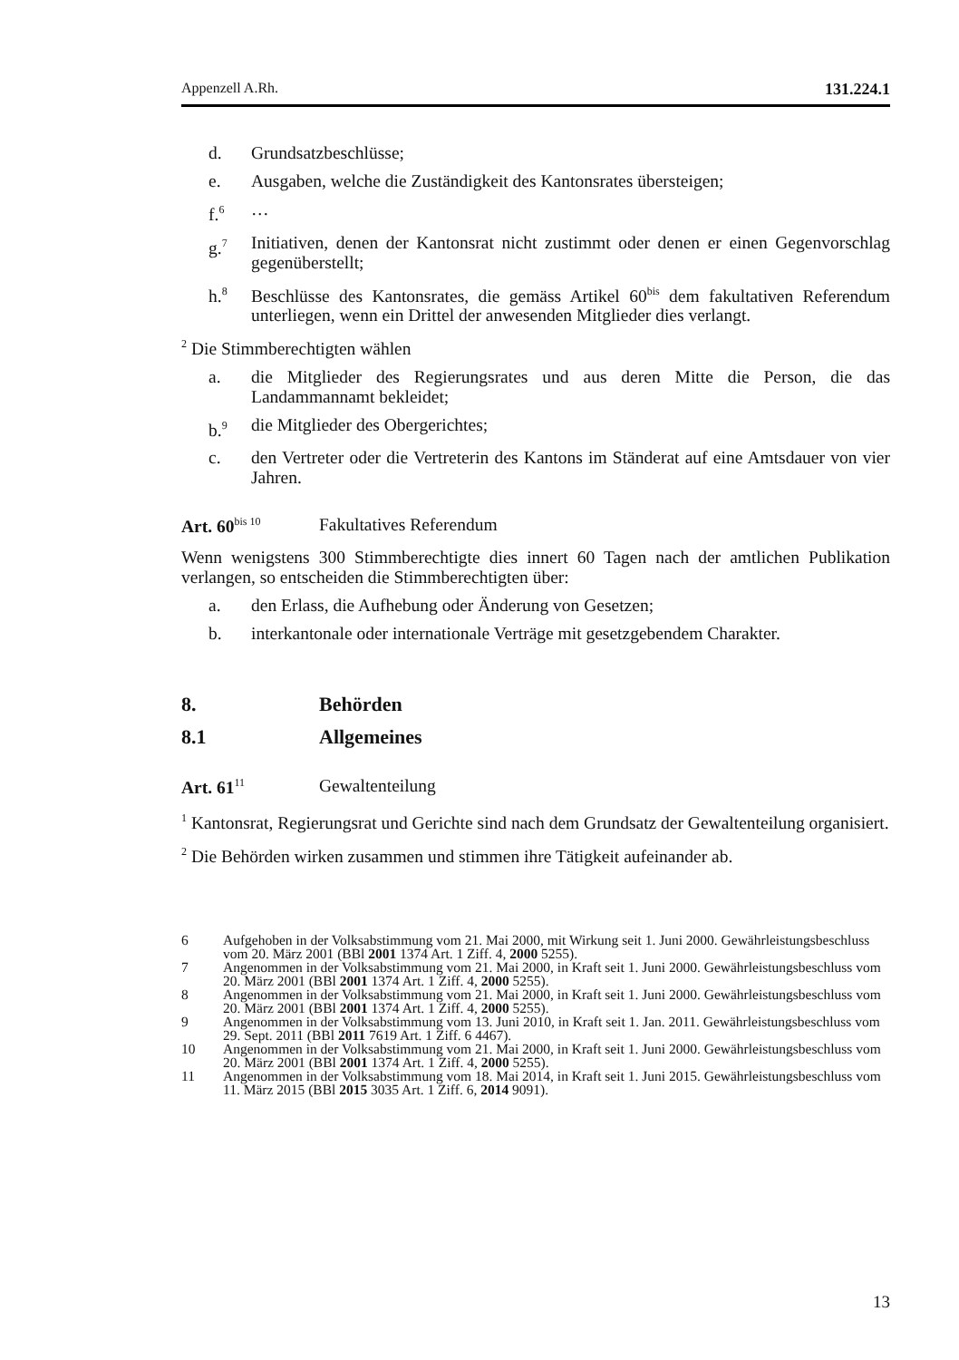Appenzell A.Rh. 131.224.1
d. Grundsatzbeschlüsse;
e. Ausgaben, welche die Zuständigkeit des Kantonsrates übersteigen;
f.<sup>6</sup> …
g.<sup>7</sup> Initiativen, denen der Kantonsrat nicht zustimmt oder denen er einen Gegenvorschlag gegenüberstellt;
h.<sup>8</sup> Beschlüsse des Kantonsrates, die gemäss Artikel 60<sup>bis</sup> dem fakultativen Referendum unterliegen, wenn ein Drittel der anwesenden Mitglieder dies verlangt.
<sup>2</sup> Die Stimmberechtigten wählen
a. die Mitglieder des Regierungsrates und aus deren Mitte die Person, die das Landammannamt bekleidet;
b.<sup>9</sup> die Mitglieder des Obergerichtes;
c. den Vertreter oder die Vertreterin des Kantons im Ständerat auf eine Amtsdauer von vier Jahren.
Art. 60<sup>bis 10</sup> Fakultatives Referendum
Wenn wenigstens 300 Stimmberechtigte dies innert 60 Tagen nach der amtlichen Publikation verlangen, so entscheiden die Stimmberechtigten über:
a. den Erlass, die Aufhebung oder Änderung von Gesetzen;
b. interkantonale oder internationale Verträge mit gesetzgebendem Charakter.
8. Behörden
8.1 Allgemeines
Art. 61<sup>11</sup> Gewaltenteilung
<sup>1</sup> Kantonsrat, Regierungsrat und Gerichte sind nach dem Grundsatz der Gewaltenteilung organisiert.
<sup>2</sup> Die Behörden wirken zusammen und stimmen ihre Tätigkeit aufeinander ab.
6 Aufgehoben in der Volksabstimmung vom 21. Mai 2000, mit Wirkung seit 1. Juni 2000. Gewährleistungsbeschluss vom 20. März 2001 (BBl 2001 1374 Art. 1 Ziff. 4, 2000 5255).
7 Angenommen in der Volksabstimmung vom 21. Mai 2000, in Kraft seit 1. Juni 2000. Gewährleistungsbeschluss vom 20. März 2001 (BBl 2001 1374 Art. 1 Ziff. 4, 2000 5255).
8 Angenommen in der Volksabstimmung vom 21. Mai 2000, in Kraft seit 1. Juni 2000. Gewährleistungsbeschluss vom 20. März 2001 (BBl 2001 1374 Art. 1 Ziff. 4, 2000 5255).
9 Angenommen in der Volksabstimmung vom 13. Juni 2010, in Kraft seit 1. Jan. 2011. Gewährleistungsbeschluss vom 29. Sept. 2011 (BBl 2011 7619 Art. 1 Ziff. 6 4467).
10 Angenommen in der Volksabstimmung vom 21. Mai 2000, in Kraft seit 1. Juni 2000. Gewährleistungsbeschluss vom 20. März 2001 (BBl 2001 1374 Art. 1 Ziff. 4, 2000 5255).
11 Angenommen in der Volksabstimmung vom 18. Mai 2014, in Kraft seit 1. Juni 2015. Gewährleistungsbeschluss vom 11. März 2015 (BBl 2015 3035 Art. 1 Ziff. 6, 2014 9091).
13